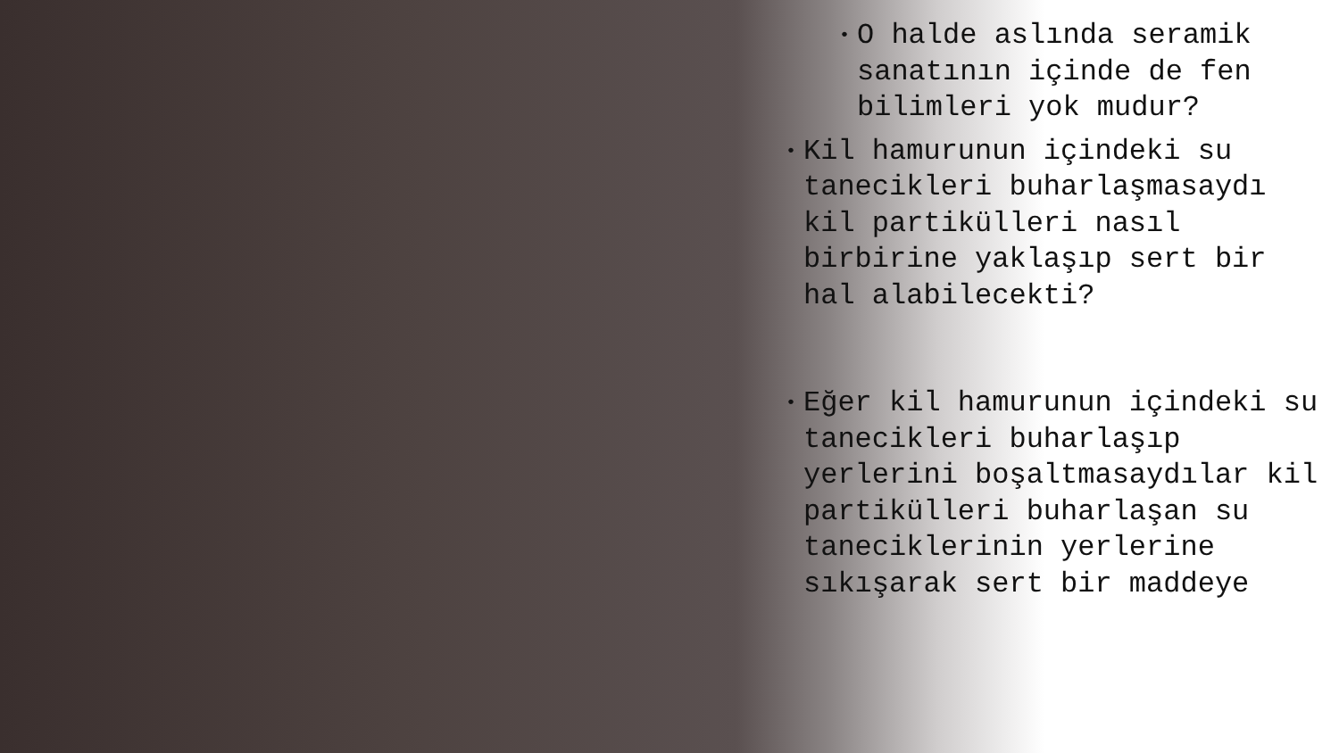• O halde aslında seramik sanatının içinde de fen bilimleri yok mudur?
• Kil hamurunun içindeki su tanecikleri buharlaşmasaydı kil partikülleri nasıl birbirine yaklaşıp sert bir hal alabilecekti?
• Eğer kil hamurunun içindeki su tanecikleri buharlaşıp yerlerini boşaltmasaydılar kil partikülleri buharlaşan su taneciklerinin yerlerine sıkışarak sert bir maddeye